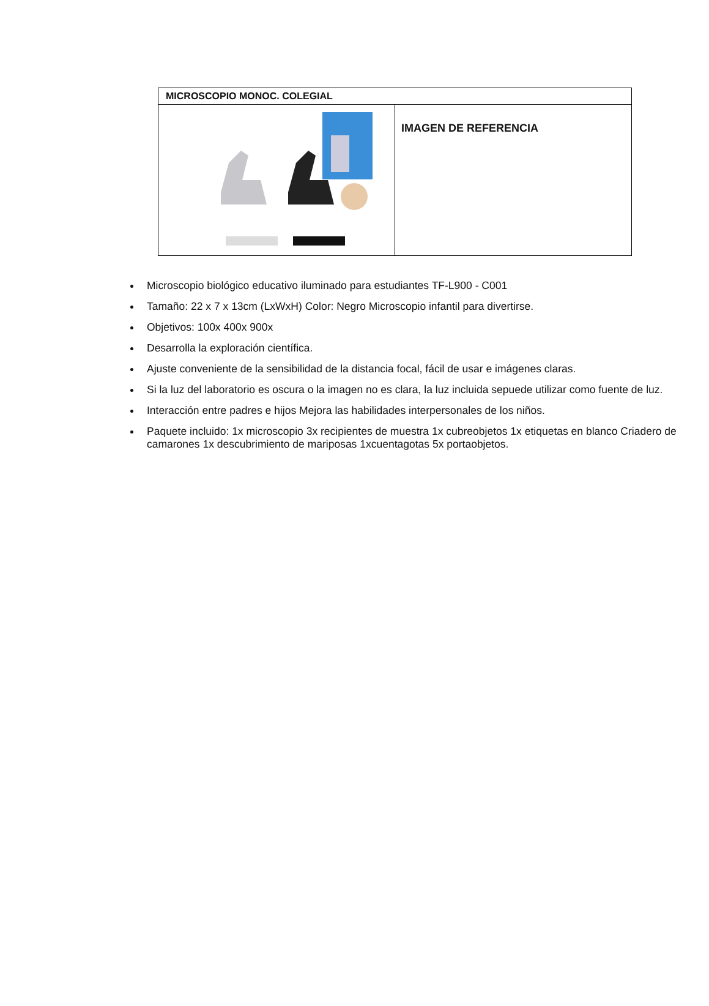| MICROSCOPIO MONOC. COLEGIAL | |
| --- | --- |
| | IMAGEN DE REFERENCIA |
Microscopio biológico educativo iluminado para estudiantes TF-L900 - C001
Tamaño: 22 x 7 x 13cm (LxWxH) Color: Negro Microscopio infantil para divertirse.
Objetivos: 100x 400x 900x
Desarrolla la exploración científica.
Ajuste conveniente de la sensibilidad de la distancia focal, fácil de usar e imágenes claras.
Si la luz del laboratorio es oscura o la imagen no es clara, la luz incluida sepuede utilizar como fuente de luz.
Interacción entre padres e hijos Mejora las habilidades interpersonales de los niños.
Paquete incluido: 1x microscopio 3x recipientes de muestra 1x cubreobjetos 1x etiquetas en blanco Criadero de camarones 1x descubrimiento de mariposas 1xcuentagotas 5x portaobjetos.